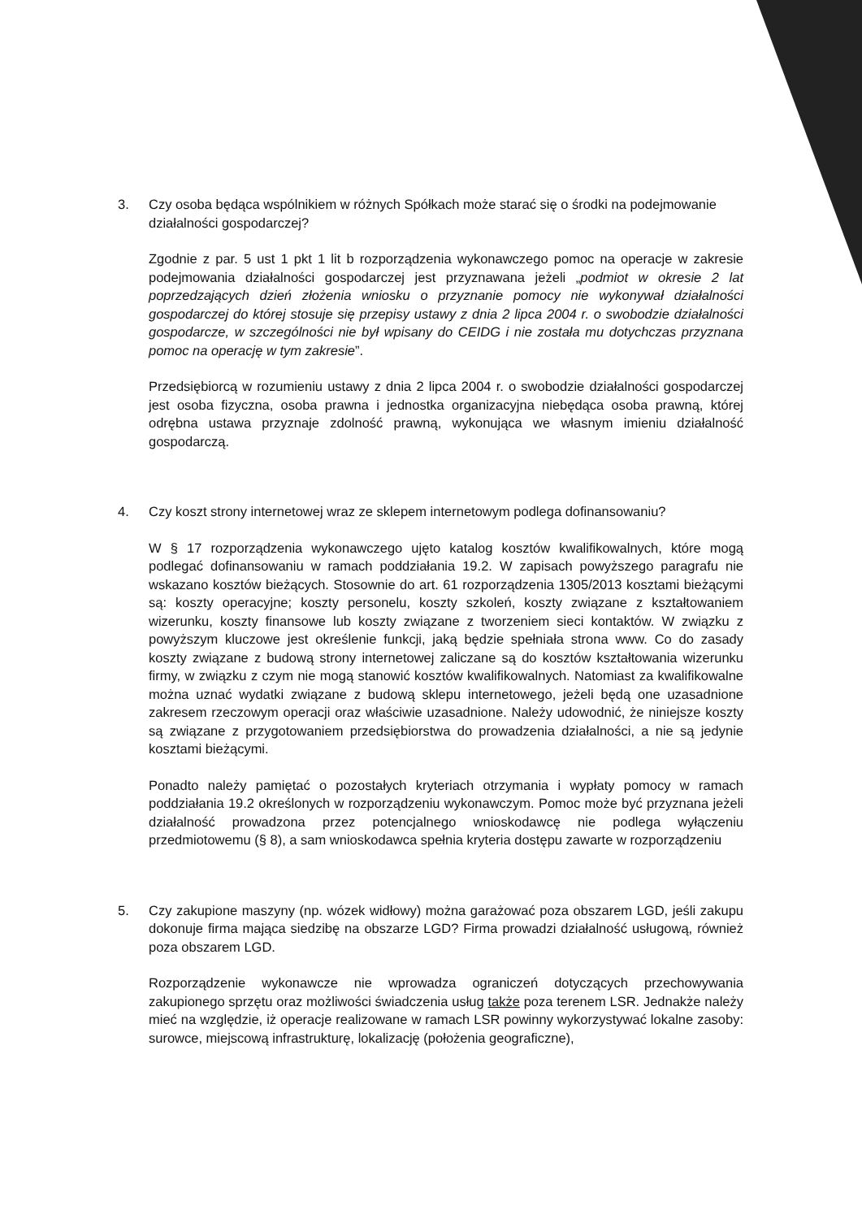3. Czy osoba będąca wspólnikiem w różnych Spółkach może starać się o środki na podejmowanie działalności gospodarczej?
Zgodnie z par. 5 ust 1 pkt 1 lit b rozporządzenia wykonawczego pomoc na operacje w zakresie podejmowania działalności gospodarczej jest przyznawana jeżeli „podmiot w okresie 2 lat poprzedzających dzień złożenia wniosku o przyznanie pomocy nie wykonywał działalności gospodarczej do której stosuje się przepisy ustawy z dnia 2 lipca 2004 r. o swobodzie działalności gospodarcze, w szczególności nie był wpisany do CEIDG i nie została mu dotychczas przyznana pomoc na operację w tym zakresie”.
Przedsiębiorcą w rozumieniu ustawy z dnia 2 lipca 2004 r. o swobodzie działalności gospodarczej jest osoba fizyczna, osoba prawna i jednostka organizacyjna niebędąca osoba prawną, której odrębna ustawa przyznaje zdolność prawną, wykonująca we własnym imieniu działalność gospodarczą.
4. Czy koszt strony internetowej wraz ze sklepem internetowym podlega dofinansowaniu?
W § 17 rozporządzenia wykonawczego ujęto katalog kosztów kwalifikowalnych, które mogą podlegać dofinansowaniu w ramach poddziałania 19.2. W zapisach powyższego paragrafu nie wskazano kosztów bieżących. Stosownie do art. 61 rozporządzenia 1305/2013 kosztami bieżącymi są: koszty operacyjne; koszty personelu, koszty szkoleń, koszty związane z kształtowaniem wizerunku, koszty finansowe lub koszty związane z tworzeniem sieci kontaktów. W związku z powyższym kluczowe jest określenie funkcji, jaką będzie spełniała strona www. Co do zasady koszty związane z budową strony internetowej zaliczane są do kosztów kształtowania wizerunku firmy, w związku z czym nie mogą stanowić kosztów kwalifikowalnych. Natomiast za kwalifikowalne można uznać wydatki związane z budową sklepu internetowego, jeżeli będą one uzasadnione zakresem rzeczowym operacji oraz właściwie uzasadnione. Należy udowodnić, że niniejsze koszty są związane z przygotowaniem przedsiębiorstwa do prowadzenia działalności, a nie są jedynie kosztami bieżącymi.
Ponadto należy pamiętać o pozostałych kryteriach otrzymania i wypłaty pomocy w ramach poddziałania 19.2 określonych w rozporządzeniu wykonawczym. Pomoc może być przyznana jeżeli działalność prowadzona przez potencjalnego wnioskodawcę nie podlega wyłączeniu przedmiotowemu (§ 8), a sam wnioskodawca spełnia kryteria dostępu zawarte w rozporządzeniu
5. Czy zakupione maszyny (np. wózek widłowy) można garażować poza obszarem LGD, jeśli zakupu dokonuje firma mająca siedzibę na obszarze LGD? Firma prowadzi działalność usługową, również poza obszarem LGD.
Rozporządzenie wykonawcze nie wprowadza ograniczeń dotyczących przechowywania zakupionego sprzętu oraz możliwości świadczenia usług także poza terenem LSR. Jednakże należy mieć na względzie, iż operacje realizowane w ramach LSR powinny wykorzystywać lokalne zasoby: surowce, miejscową infrastrukturę, lokalizację (położenia geograficzne),